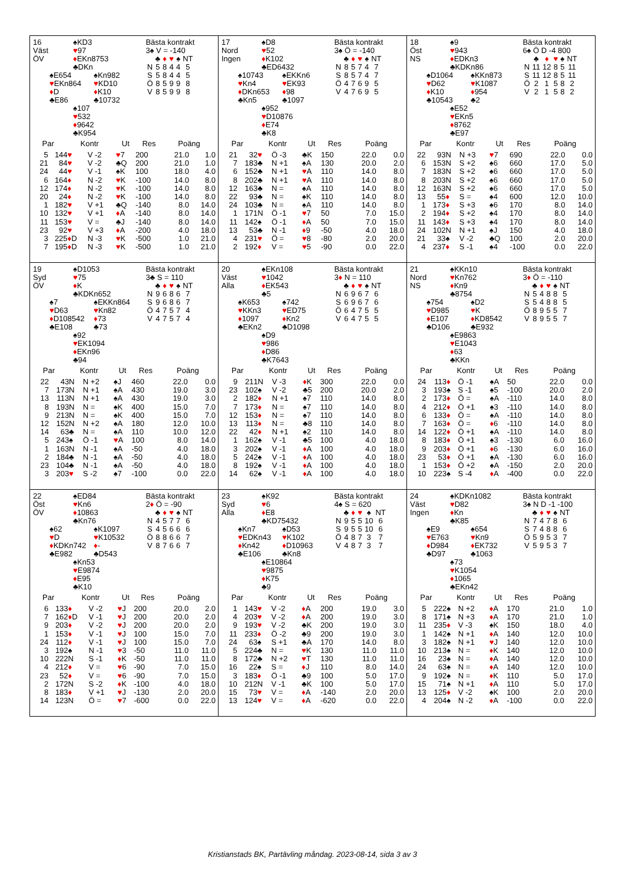16
Väst
ÖV
♠KD3
♥97
♦EKn8753
♣DKn
♠E654
♥EKn864
♦D
♣E86
♠Kn982
♥KD10
♦K10
♣10732
♠107
♥532
♦9642
♣K954
Bästa kontrakt
3♠ V = -140
| | ♣ | ♦ | ♥ | ♠ | NT |
| --- | --- | --- | --- | --- | --- |
| N | 5 | 8 | 4 | 4 | 5 |
| S | 5 | 8 | 4 | 4 | 5 |
| Ö | 8 | 5 | 9 | 9 | 8 |
| V | 8 | 5 | 9 | 9 | 8 |
| Par | | Kontr | | Ut | Res | Poäng | |
| --- | --- | --- | --- | --- | --- | --- | --- |
| 5 | 14 | 4 ♥ | V -2 | ♥ 7 | 200 | 21.0 | 1.0 |
| 21 | 8 | 4 ♥ | V -2 | ♣Q | 200 | 21.0 | 1.0 |
| 24 | 4 | 4 ♥ | V -1 | ♠K | 100 | 18.0 | 4.0 |
| 6 | 16 | 4 ♦ | N -2 | ♥ K | -100 | 14.0 | 8.0 |
| 12 | 17 | 4 ♦ | N -2 | ♥ K | -100 | 14.0 | 8.0 |
| 20 | 2 | 4 ♦ | N -2 | ♥ K | -100 | 14.0 | 8.0 |
| 1 | 18 | 2 ♥ | V +1 | ♣Q | -140 | 8.0 | 14.0 |
| 10 | 13 | 2 ♥ | V +1 | ♦ A | -140 | 8.0 | 14.0 |
| 11 | 15 | 3 ♥ | V = | ♣J | -140 | 8.0 | 14.0 |
| 23 | 9 | 2 ♥ | V +3 | ♦ A | -200 | 4.0 | 18.0 |
| 3 | 22 | 5 ♦ D | N -3 | ♥ K | -500 | 1.0 | 21.0 |
| 7 | 19 | 5 ♦ D | N -3 | ♥ K | -500 | 1.0 | 21.0 |
17
Nord
Ingen
♠D8
♥52
♦K102
♣ED6432
♠10743
♥Kn4
♦DKn653
♣Kn5
♠EKKn6
♥EK93
♦98
♣1097
♠952
♥D10876
♦E74
♣K8
Bästa kontrakt
3♠ Ö = -140
| | ♣ | ♦ | ♥ | ♠ | NT |
| --- | --- | --- | --- | --- | --- |
| N | 8 | 5 | 7 | 4 | 7 |
| S | 8 | 5 | 7 | 4 | 7 |
| Ö | 4 | 7 | 6 | 9 | 5 |
| V | 4 | 7 | 6 | 9 | 5 |
| Par | | Kontr | | Ut | Res | Poäng | |
| --- | --- | --- | --- | --- | --- | --- | --- |
| 21 | 3 | 2 ♥ | Ö -3 | ♣K | 150 | 22.0 | 0.0 |
| 7 | 18 | 3♣ | N +1 | ♠A | 130 | 20.0 | 2.0 |
| 6 | 15 | 2♣ | N +1 | ♥ A | 110 | 14.0 | 8.0 |
| 8 | 20 | 2♣ | N +1 | ♥ A | 110 | 14.0 | 8.0 |
| 12 | 16 | 3♣ | N = | ♠A | 110 | 14.0 | 8.0 |
| 22 | 9 | 3♣ | N = | ♠K | 110 | 14.0 | 8.0 |
| 24 | 10 | 3♣ | N = | ♠A | 110 | 14.0 | 8.0 |
| 1 | 17 | 1N | Ö -1 | ♥ 7 | 50 | 7.0 | 15.0 |
| 11 | 14 | 2♠ | Ö -1 | ♦ A | 50 | 7.0 | 15.0 |
| 13 | 5 | 3♣ | N -1 | ♦ 9 | -50 | 4.0 | 18.0 |
| 4 | 23 | 1 ♥ | Ö = | ♥ 8 | -80 | 2.0 | 20.0 |
| 2 | 19 | 2 ♦ | V = | ♥ 5 | -90 | 0.0 | 22.0 |
18
Öst
NS
♠9
♥943
♦EDKn3
♣KDKn86
♠D1064
♥D62
♦K10
♣10543
♠KKn873
♥K1087
♦954
♣2
♠E52
♥EKn5
♦8762
♣E97
Bästa kontrakt
6♠ Ö D -4 800
| | ♣ | ♦ | ♥ | ♠ | NT |
| --- | --- | --- | --- | --- | --- |
| N | 11 | 12 | 8 | 5 | 11 |
| S | 11 | 12 | 8 | 5 | 11 |
| Ö | 2 | 1 | 5 | 8 | 2 |
| V | 2 | 1 | 5 | 8 | 2 |
| Par | | Kontr | | Ut | Res | Poäng | |
| --- | --- | --- | --- | --- | --- | --- | --- |
| 22 | 9 | 3N | N +3 | ♥ 7 | 690 | 22.0 | 0.0 |
| 6 | 15 | 3N | S +2 | ♠6 | 660 | 17.0 | 5.0 |
| 7 | 18 | 3N | S +2 | ♠6 | 660 | 17.0 | 5.0 |
| 8 | 20 | 3N | S +2 | ♠6 | 660 | 17.0 | 5.0 |
| 12 | 16 | 3N | S +2 | ♠6 | 660 | 17.0 | 5.0 |
| 13 | 5 | 5 ♦ | S = | ♠4 | 600 | 12.0 | 10.0 |
| 1 | 17 | 3 ♦ | S +3 | ♠6 | 170 | 8.0 | 14.0 |
| 2 | 19 | 4 ♦ | S +2 | ♠4 | 170 | 8.0 | 14.0 |
| 11 | 14 | 3 ♦ | S +3 | ♠4 | 170 | 8.0 | 14.0 |
| 24 | 10 | 2N | N +1 | ♠J | 150 | 4.0 | 18.0 |
| 21 | 3 | 3♠ | V -2 | ♣Q | 100 | 2.0 | 20.0 |
| 4 | 23 | 7 ♦ | S -1 | ♠4 | -100 | 0.0 | 22.0 |
19
Syd
ÖV
♠D1053
♥75
♦K
♣KDKn652
♠7
♥D63
♦D108542
♣E108
♠EKKn864
♥Kn82
♦73
♣73
♠92
♥EK1094
♦EKn96
♣94
Bästa kontrakt
3♣ S = 110
| | ♣ | ♦ | ♥ | ♠ | NT |
| --- | --- | --- | --- | --- | --- |
| N | 9 | 6 | 8 | 6 | 7 |
| S | 9 | 6 | 8 | 6 | 7 |
| Ö | 4 | 7 | 5 | 7 | 4 |
| V | 4 | 7 | 5 | 7 | 4 |
| Par | | Kontr | | Ut | Res | Poäng | |
| --- | --- | --- | --- | --- | --- | --- | --- |
| 22 | 4 | 3N | N +2 | ♠J | 460 | 22.0 | 0.0 |
| 7 | 17 | 3N | N +1 | ♠A | 430 | 19.0 | 3.0 |
| 13 | 11 | 3N | N +1 | ♠A | 430 | 19.0 | 3.0 |
| 8 | 19 | 3N | N = | ♠K | 400 | 15.0 | 7.0 |
| 9 | 21 | 3N | N = | ♠K | 400 | 15.0 | 7.0 |
| 12 | 15 | 2N | N +2 | ♠A | 180 | 12.0 | 10.0 |
| 14 | 6 | 3♣ | N = | ♠A | 110 | 10.0 | 12.0 |
| 5 | 24 | 3♠ | Ö -1 | ♥ A | 100 | 8.0 | 14.0 |
| 1 | 16 | 3N | N -1 | ♠A | -50 | 4.0 | 18.0 |
| 2 | 18 | 4♣ | N -1 | ♠A | -50 | 4.0 | 18.0 |
| 23 | 10 | 4♣ | N -1 | ♠A | -50 | 4.0 | 18.0 |
| 3 | 20 | 3 ♥ | S -2 | ♠7 | -100 | 0.0 | 22.0 |
20
Väst
Alla
♠EKn108
♥1042
♦EK543
♣5
♠K653
♥KKn3
♦1097
♣EKn2
♠742
♥ED75
♦Kn2
♣D1098
♠D9
♥986
♦D86
♣K7643
Bästa kontrakt
3♦ N = 110
| | ♣ | ♦ | ♥ | ♠ | NT |
| --- | --- | --- | --- | --- | --- |
| N | 6 | 9 | 6 | 7 | 6 |
| S | 6 | 9 | 6 | 7 | 6 |
| Ö | 6 | 4 | 7 | 5 | 5 |
| V | 6 | 4 | 7 | 5 | 5 |
| Par | | Kontr | | Ut | Res | Poäng | |
| --- | --- | --- | --- | --- | --- | --- | --- |
| 9 | 21 | 1N | V -3 | ♦ K | 300 | 22.0 | 0.0 |
| 23 | 10 | 2♠ | V -2 | ♣5 | 200 | 20.0 | 2.0 |
| 2 | 18 | 2 ♦ | N +1 | ♠7 | 110 | 14.0 | 8.0 |
| 7 | 17 | 3 ♦ | N = | ♠7 | 110 | 14.0 | 8.0 |
| 12 | 15 | 3 ♦ | N = | ♠7 | 110 | 14.0 | 8.0 |
| 13 | 11 | 3 ♦ | N = | ♣8 | 110 | 14.0 | 8.0 |
| 22 | 4 | 2 ♦ | N +1 | ♠2 | 110 | 14.0 | 8.0 |
| 1 | 16 | 2♠ | V -1 | ♣5 | 100 | 4.0 | 18.0 |
| 3 | 20 | 2♠ | V -1 | ♦ A | 100 | 4.0 | 18.0 |
| 5 | 24 | 2♠ | V -1 | ♦ A | 100 | 4.0 | 18.0 |
| 8 | 19 | 2♠ | V -1 | ♦ A | 100 | 4.0 | 18.0 |
| 14 | 6 | 2♠ | V -1 | ♦ A | 100 | 4.0 | 18.0 |
21
Nord
NS
♠KKn10
♥Kn762
♦Kn9
♣8754
♠754
♥D985
♦E107
♣D106
♠D2
♥K
♦KD8542
♣E932
♠E9863
♥E1043
♦63
♣KKn
Bästa kontrakt
3♦ Ö = -110
| | ♣ | ♦ | ♥ | ♠ | NT |
| --- | --- | --- | --- | --- | --- |
| N | 5 | 4 | 8 | 8 | 5 |
| S | 5 | 4 | 8 | 8 | 5 |
| Ö | 8 | 9 | 5 | 5 | 7 |
| V | 8 | 9 | 5 | 5 | 7 |
| Par | | Kontr | | Ut | Res | Poäng | |
| --- | --- | --- | --- | --- | --- | --- | --- |
| 24 | 11 | 3 ♦ | Ö -1 | ♠A | 50 | 22.0 | 0.0 |
| 3 | 19 | 3♠ | S -1 | ♠5 | -100 | 20.0 | 2.0 |
| 2 | 17 | 3 ♦ | Ö = | ♠A | -110 | 14.0 | 8.0 |
| 4 | 21 | 2 ♦ | Ö +1 | ♠3 | -110 | 14.0 | 8.0 |
| 6 | 13 | 3 ♦ | Ö = | ♠A | -110 | 14.0 | 8.0 |
| 7 | 16 | 3 ♦ | Ö = | ♦ 6 | -110 | 14.0 | 8.0 |
| 14 | 12 | 2 ♦ | Ö +1 | ♠A | -110 | 14.0 | 8.0 |
| 8 | 18 | 3 ♦ | Ö +1 | ♠3 | -130 | 6.0 | 16.0 |
| 9 | 20 | 3 ♦ | Ö +1 | ♦ 6 | -130 | 6.0 | 16.0 |
| 23 | 5 | 3 ♦ | Ö +1 | ♠A | -130 | 6.0 | 16.0 |
| 1 | 15 | 3 ♦ | Ö +2 | ♠A | -150 | 2.0 | 20.0 |
| 10 | 22 | 3♠ | S -4 | ♦ A | -400 | 0.0 | 22.0 |
22
Öst
ÖV
♠ED84
♥Kn6
♦10863
♣Kn76
♠62
♥D
♦KDKn742
♣E982
♠K1097
♥K10532
♦-
♣D543
♠Kn53
♥E9874
♦E95
♣K10
Bästa kontrakt
2♦ Ö = -90
| | ♣ | ♦ | ♥ | ♠ | NT |
| --- | --- | --- | --- | --- | --- |
| N | 4 | 5 | 7 | 7 | 6 |
| S | 4 | 5 | 6 | 6 | 6 |
| Ö | 8 | 8 | 6 | 6 | 7 |
| V | 8 | 7 | 6 | 6 | 7 |
| Par | | Kontr | | Ut | Res | Poäng | |
| --- | --- | --- | --- | --- | --- | --- | --- |
| 6 | 13 | 3 ♦ | V -2 | ♥ J | 200 | 20.0 | 2.0 |
| 7 | 16 | 2 ♦ D | V -1 | ♥ J | 200 | 20.0 | 2.0 |
| 9 | 20 | 3 ♦ | V -2 | ♥ J | 200 | 20.0 | 2.0 |
| 1 | 15 | 3 ♦ | V -1 | ♥ J | 100 | 15.0 | 7.0 |
| 24 | 11 | 2 ♦ | V -1 | ♥ J | 100 | 15.0 | 7.0 |
| 3 | 19 | 2♠ | N -1 | ♥ 3 | -50 | 11.0 | 11.0 |
| 10 | 22 | 2N | S -1 | ♦ K | -50 | 11.0 | 11.0 |
| 4 | 21 | 2 ♦ | V = | ♥ 6 | -90 | 7.0 | 15.0 |
| 23 | 5 | 2 ♦ | V = | ♥ 6 | -90 | 7.0 | 15.0 |
| 2 | 17 | 2N | S -2 | ♦ K | -100 | 4.0 | 18.0 |
| 8 | 18 | 3 ♦ | V +1 | ♥ J | -130 | 2.0 | 20.0 |
| 14 | 12 | 3N | Ö = | ♥ 7 | -600 | 0.0 | 22.0 |
23
Syd
Alla
♠K92
♥6
♦E8
♣KD75432
♠Kn7
♥EDKn43
♦Kn42
♣E106
♠D53
♥K102
♦D10963
♣Kn8
♠E10864
♥9875
♦K75
♣9
Bästa kontrakt
4♠ S = 620
| | ♣ | ♦ | ♥ | ♠ | NT |
| --- | --- | --- | --- | --- | --- |
| N | 9 | 5 | 5 | 10 | 6 |
| S | 9 | 5 | 5 | 10 | 6 |
| Ö | 4 | 8 | 7 | 3 | 7 |
| V | 4 | 8 | 7 | 3 | 7 |
| Par | | Kontr | | Ut | Res | Poäng | |
| --- | --- | --- | --- | --- | --- | --- | --- |
| 1 | 14 | 3 ♥ | V -2 | ♦ A | 200 | 19.0 | 3.0 |
| 4 | 20 | 3 ♥ | V -2 | ♦ A | 200 | 19.0 | 3.0 |
| 9 | 19 | 3 ♥ | V -2 | ♣K | 200 | 19.0 | 3.0 |
| 11 | 23 | 3 ♦ | Ö -2 | ♣9 | 200 | 19.0 | 3.0 |
| 24 | 6 | 3♠ | S +1 | ♣A | 170 | 14.0 | 8.0 |
| 5 | 22 | 4♣ | N = | ♥ K | 130 | 11.0 | 11.0 |
| 8 | 17 | 2♣ | N +2 | ♥ T | 130 | 11.0 | 11.0 |
| 16 | 2 | 2♠ | S = | ♦ J | 110 | 8.0 | 14.0 |
| 3 | 18 | 3 ♦ | Ö -1 | ♣9 | 100 | 5.0 | 17.0 |
| 10 | 21 | 2N | V -1 | ♣K | 100 | 5.0 | 17.0 |
| 15 | 7 | 3 ♥ | V = | ♦ A | -140 | 2.0 | 20.0 |
| 13 | 12 | 4 ♥ | V = | ♦ A | -620 | 0.0 | 22.0 |
24
Väst
Ingen
♠KDKn1082
♥D82
♦Kn
♣K85
♠E9
♥E763
♦D984
♣D97
♠654
♥Kn9
♦EK732
♣1063
♠73
♥K1054
♦1065
♣EKn42
Bästa kontrakt
3♠ N D -1 -100
| | ♣ | ♦ | ♥ | ♠ | NT |
| --- | --- | --- | --- | --- | --- |
| N | 7 | 4 | 7 | 8 | 6 |
| S | 7 | 4 | 8 | 8 | 6 |
| Ö | 5 | 9 | 5 | 3 | 7 |
| V | 5 | 9 | 5 | 3 | 7 |
| Par | | Kontr | | Ut | Res | Poäng | |
| --- | --- | --- | --- | --- | --- | --- | --- |
| 5 | 22 | 2♠ | N +2 | ♦ A | 170 | 21.0 | 1.0 |
| 8 | 17 | 1♠ | N +3 | ♦ A | 170 | 21.0 | 1.0 |
| 11 | 23 | 5 ♦ | V -3 | ♠K | 150 | 18.0 | 4.0 |
| 1 | 14 | 2♠ | N +1 | ♦ A | 140 | 12.0 | 10.0 |
| 3 | 18 | 2♠ | N +1 | ♥ J | 140 | 12.0 | 10.0 |
| 10 | 21 | 3♠ | N = | ♦ K | 140 | 12.0 | 10.0 |
| 16 | 2 | 3♠ | N = | ♦ A | 140 | 12.0 | 10.0 |
| 24 | 6 | 3♠ | N = | ♦ A | 140 | 12.0 | 10.0 |
| 9 | 19 | 2♠ | N = | ♦ K | 110 | 5.0 | 17.0 |
| 15 | 7 | 1♠ | N +1 | ♦ A | 110 | 5.0 | 17.0 |
| 13 | 12 | 5 ♦ | V -2 | ♠K | 100 | 2.0 | 20.0 |
| 4 | 20 | 4♠ | N -2 | ♦ A | -100 | 0.0 | 22.0 |
Kristianstads BK, Partävling måndag. 2023-08-14, sida 3 av 3